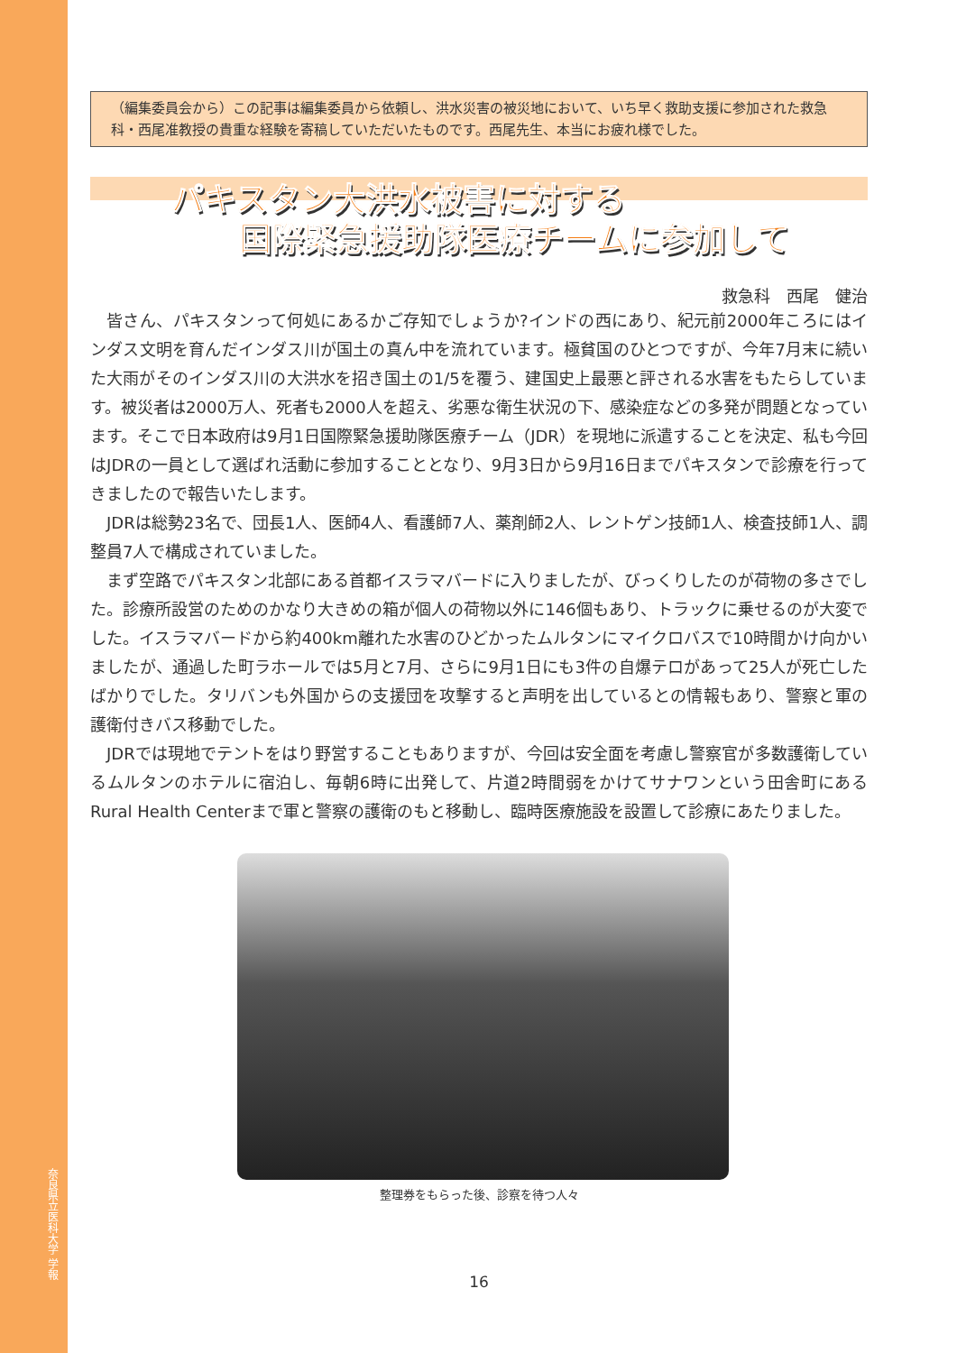奈良県立医科大学 学報
（編集委員会から）この記事は編集委員から依頼し、洪水災害の被災地において、いち早く救助支援に参加された救急科・西尾准教授の貴重な経験を寄稿していただいたものです。西尾先生、本当にお疲れ様でした。
パキスタン大洪水被害に対する
国際緊急援助隊医療チームに参加して
救急科　西尾　健治
皆さん、パキスタンって何処にあるかご存知でしょうか?インドの西にあり、紀元前2000年ころにはインダス文明を育んだインダス川が国土の真ん中を流れています。極貧国のひとつですが、今年7月末に続いた大雨がそのインダス川の大洪水を招き国土の1/5を覆う、建国史上最悪と評される水害をもたらしています。被災者は2000万人、死者も2000人を超え、劣悪な衛生状況の下、感染症などの多発が問題となっています。そこで日本政府は9月1日国際緊急援助隊医療チーム（JDR）を現地に派遣することを決定、私も今回はJDRの一員として選ばれ活動に参加することとなり、9月3日から9月16日までパキスタンで診療を行ってきましたので報告いたします。
JDRは総勢23名で、団長1人、医師4人、看護師7人、薬剤師2人、レントゲン技師1人、検査技師1人、調整員7人で構成されていました。
まず空路でパキスタン北部にある首都イスラマバードに入りましたが、びっくりしたのが荷物の多さでした。診療所設営のためのかなり大きめの箱が個人の荷物以外に146個もあり、トラックに乗せるのが大変でした。イスラマバードから約400km離れた水害のひどかったムルタンにマイクロバスで10時間かけ向かいましたが、通過した町ラホールでは5月と7月、さらに9月1日にも3件の自爆テロがあって25人が死亡したばかりでした。タリバンも外国からの支援団を攻撃すると声明を出しているとの情報もあり、警察と軍の護衛付きバス移動でした。
JDRでは現地でテントをはり野営することもありますが、今回は安全面を考慮し警察官が多数護衛しているムルタンのホテルに宿泊し、毎朝6時に出発して、片道2時間弱をかけてサナワンという田舎町にあるRural Health Centerまで軍と警察の護衛のもと移動し、臨時医療施設を設置して診療にあたりました。
整理券をもらった後、診察を待つ人々
16